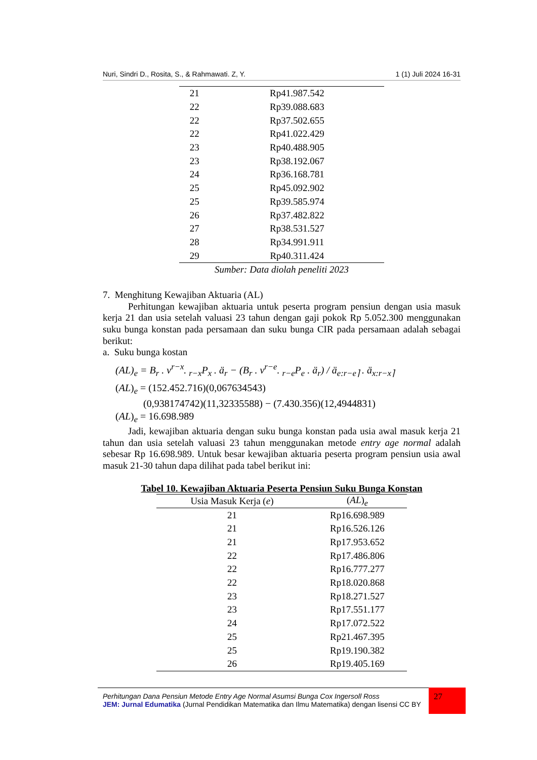Nuri, Sindri D., Rosita, S., & Rahmawati. Z, Y. 1 (1) Juli 2024 16-31
| 21 | Rp41.987.542 |
| 22 | Rp39.088.683 |
| 22 | Rp37.502.655 |
| 22 | Rp41.022.429 |
| 23 | Rp40.488.905 |
| 23 | Rp38.192.067 |
| 24 | Rp36.168.781 |
| 25 | Rp45.092.902 |
| 25 | Rp39.585.974 |
| 26 | Rp37.482.822 |
| 27 | Rp38.531.527 |
| 28 | Rp34.991.911 |
| 29 | Rp40.311.424 |
Sumber: Data diolah peneliti 2023
7. Menghitung Kewajiban Aktuaria (AL)
Perhitungan kewajiban aktuaria untuk peserta program pensiun dengan usia masuk kerja 21 dan usia setelah valuasi 23 tahun dengan gaji pokok Rp 5.052.300 menggunakan suku bunga konstan pada persamaan dan suku bunga CIR pada persamaan adalah sebagai berikut:
a. Suku bunga kostan
(AL)<sub>e</sub> = B<sub>r</sub> . v<sup>r−x</sup>. <sub>r−x</sub>P<sub>x</sub> . ä<sub>r</sub> − (B<sub>r</sub> . v<sup>r−e</sup>. <sub>r−e</sub>P<sub>e</sub> . ä<sub>r</sub>) / ä<sub>e:r−e⌉</sub> . ä<sub>x:r−x⌉</sub>
(AL)<sub>e</sub> = (152.452.716)(0,067634543)
(0,938174742)(11,32335588) − (7.430.356)(12,4944831)
(AL)<sub>e</sub> = 16.698.989
Jadi, kewajiban aktuaria dengan suku bunga konstan pada usia awal masuk kerja 21 tahun dan usia setelah valuasi 23 tahun menggunakan metode entry age normal adalah sebesar Rp 16.698.989. Untuk besar kewajiban aktuaria peserta program pensiun usia awal masuk 21-30 tahun dapa dilihat pada tabel berikut ini:
Tabel 10. Kewajiban Aktuaria Peserta Pensiun Suku Bunga Konstan
| Usia Masuk Kerja ( e ) | ( AL )<sub>e</sub> |
| --- | --- |
| 21 | Rp16.698.989 |
| 21 | Rp16.526.126 |
| 21 | Rp17.953.652 |
| 22 | Rp17.486.806 |
| 22 | Rp16.777.277 |
| 22 | Rp18.020.868 |
| 23 | Rp18.271.527 |
| 23 | Rp17.551.177 |
| 24 | Rp17.072.522 |
| 25 | Rp21.467.395 |
| 25 | Rp19.190.382 |
| 26 | Rp19.405.169 |
Perhitungan Dana Pensiun Metode Entry Age Normal Asumsi Bunga Cox Ingersoll Ross
JEM: Jurnal Edumatika (Jurnal Pendidikan Matematika dan Ilmu Matematika) dengan lisensi CC BY
27